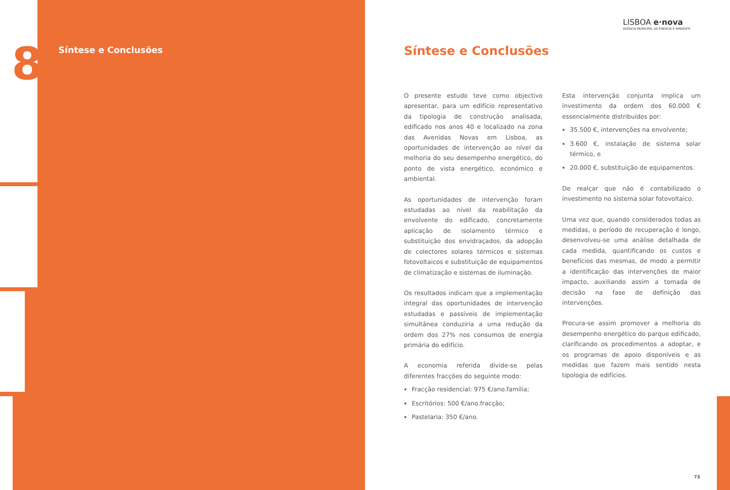8 Síntese e Conclusões
LISBOA e·nova
AGÊNCIA MUNICIPAL DE ENERGIA E AMBIENTE
Síntese e Conclusões
O presente estudo teve como objectivo apresentar, para um edifício representativo da tipologia de construção analisada, edificado nos anos 40 e localizado na zona das Avenidas Novas em Lisboa, as oportunidades de intervenção ao nível da melhoria do seu desempenho energético, do ponto de vista energético, económico e ambiental.
As oportunidades de intervenção foram estudadas ao nível da reabilitação da envolvente do edificado, concretamente aplicação de isolamento térmico e substituição dos envidraçados, da adopção de colectores solares térmicos e sistemas fotovoltaicos e substituição de equipamentos de climatização e sistemas de iluminação.
Os resultados indicam que a implementação integral das oportunidades de intervenção estudadas e passíveis de implementação simultânea conduziria a uma redução da ordem dos 27% nos consumos de energia primária do edifício.
A economia referida divide-se pelas diferentes fracções do seguinte modo:
Fracção residencial: 975 €/ano.família;
Escritórios: 500 €/ano.fracção;
Pastelaria: 350 €/ano.
Esta intervenção conjunta implica um investimento da ordem dos 60.000 € essencialmente distribuídos por:
35.500 €, intervenções na envolvente;
3.600 €, instalação de sistema solar térmico, e
20.000 €, substituição de equipamentos.
De realçar que não é contabilizado o investimento no sistema solar fotovoltaico.
Uma vez que, quando considerados todas as medidas, o período de recuperação é longo, desenvolveu-se uma análise detalhada de cada medida, quantificando os custos e benefícios das mesmas, de modo a permitir a identificação das intervenções de maior impacto, auxiliando assim a tomada de decisão na fase de definição das intervenções.
Procura-se assim promover a melhoria do desempenho energético do parque edificado, clarificando os procedimentos a adoptar, e os programas de apoio disponíveis e as medidas que fazem mais sentido nesta tipologia de edifícios.
73